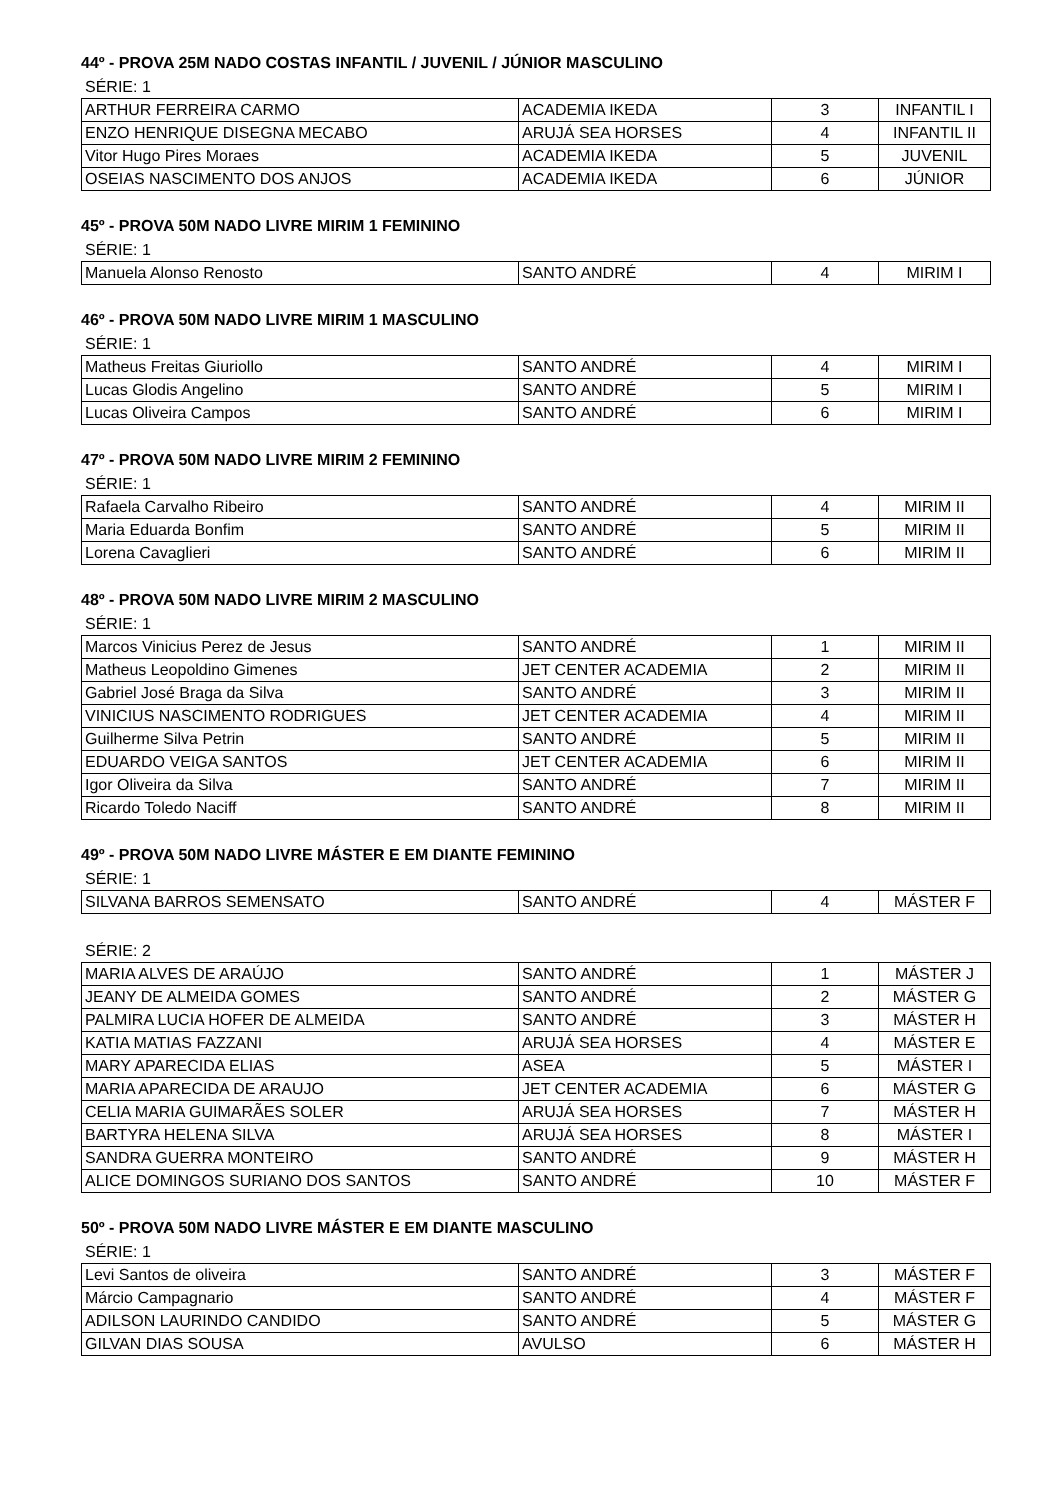44º - PROVA 25M NADO COSTAS INFANTIL / JUVENIL / JÚNIOR MASCULINO
SÉRIE: 1
| ARTHUR FERREIRA CARMO | ACADEMIA IKEDA | 3 | INFANTIL I |
| ENZO HENRIQUE DISEGNA MECABO | ARUJÁ SEA HORSES | 4 | INFANTIL II |
| Vitor Hugo Pires Moraes | ACADEMIA IKEDA | 5 | JUVENIL |
| OSEIAS NASCIMENTO DOS ANJOS | ACADEMIA IKEDA | 6 | JÚNIOR |
45º - PROVA 50M NADO LIVRE MIRIM 1 FEMININO
SÉRIE: 1
| Manuela Alonso Renosto | SANTO ANDRÉ | 4 | MIRIM I |
46º - PROVA 50M NADO LIVRE MIRIM 1 MASCULINO
SÉRIE: 1
| Matheus Freitas Giuriollo | SANTO ANDRÉ | 4 | MIRIM I |
| Lucas Glodis Angelino | SANTO ANDRÉ | 5 | MIRIM I |
| Lucas Oliveira Campos | SANTO ANDRÉ | 6 | MIRIM I |
47º - PROVA 50M NADO LIVRE MIRIM 2 FEMININO
SÉRIE: 1
| Rafaela Carvalho Ribeiro | SANTO ANDRÉ | 4 | MIRIM II |
| Maria Eduarda Bonfim | SANTO ANDRÉ | 5 | MIRIM II |
| Lorena Cavaglieri | SANTO ANDRÉ | 6 | MIRIM II |
48º - PROVA 50M NADO LIVRE MIRIM 2 MASCULINO
SÉRIE: 1
| Marcos Vinicius Perez de Jesus | SANTO ANDRÉ | 1 | MIRIM II |
| Matheus Leopoldino Gimenes | JET CENTER ACADEMIA | 2 | MIRIM II |
| Gabriel José Braga da Silva | SANTO ANDRÉ | 3 | MIRIM II |
| VINICIUS NASCIMENTO RODRIGUES | JET CENTER ACADEMIA | 4 | MIRIM II |
| Guilherme Silva Petrin | SANTO ANDRÉ | 5 | MIRIM II |
| EDUARDO VEIGA SANTOS | JET CENTER ACADEMIA | 6 | MIRIM II |
| Igor Oliveira da Silva | SANTO ANDRÉ | 7 | MIRIM II |
| Ricardo Toledo Naciff | SANTO ANDRÉ | 8 | MIRIM II |
49º - PROVA 50M NADO LIVRE MÁSTER E EM DIANTE FEMININO
SÉRIE: 1
| SILVANA BARROS SEMENSATO | SANTO ANDRÉ | 4 | MÁSTER F |
SÉRIE: 2
| MARIA ALVES DE ARAÚJO | SANTO ANDRÉ | 1 | MÁSTER J |
| JEANY DE ALMEIDA GOMES | SANTO ANDRÉ | 2 | MÁSTER G |
| PALMIRA LUCIA HOFER DE ALMEIDA | SANTO ANDRÉ | 3 | MÁSTER H |
| KATIA MATIAS FAZZANI | ARUJÁ SEA HORSES | 4 | MÁSTER E |
| MARY APARECIDA ELIAS | ASEA | 5 | MÁSTER I |
| MARIA APARECIDA DE ARAUJO | JET CENTER ACADEMIA | 6 | MÁSTER G |
| CELIA MARIA GUIMARÃES SOLER | ARUJÁ SEA HORSES | 7 | MÁSTER H |
| BARTYRA HELENA SILVA | ARUJÁ SEA HORSES | 8 | MÁSTER I |
| SANDRA GUERRA MONTEIRO | SANTO ANDRÉ | 9 | MÁSTER H |
| ALICE DOMINGOS SURIANO DOS SANTOS | SANTO ANDRÉ | 10 | MÁSTER F |
50º - PROVA 50M NADO LIVRE MÁSTER E EM DIANTE MASCULINO
SÉRIE: 1
| Levi Santos de oliveira | SANTO ANDRÉ | 3 | MÁSTER F |
| Márcio Campagnario | SANTO ANDRÉ | 4 | MÁSTER F |
| ADILSON LAURINDO CANDIDO | SANTO ANDRÉ | 5 | MÁSTER G |
| GILVAN DIAS SOUSA | AVULSO | 6 | MÁSTER H |